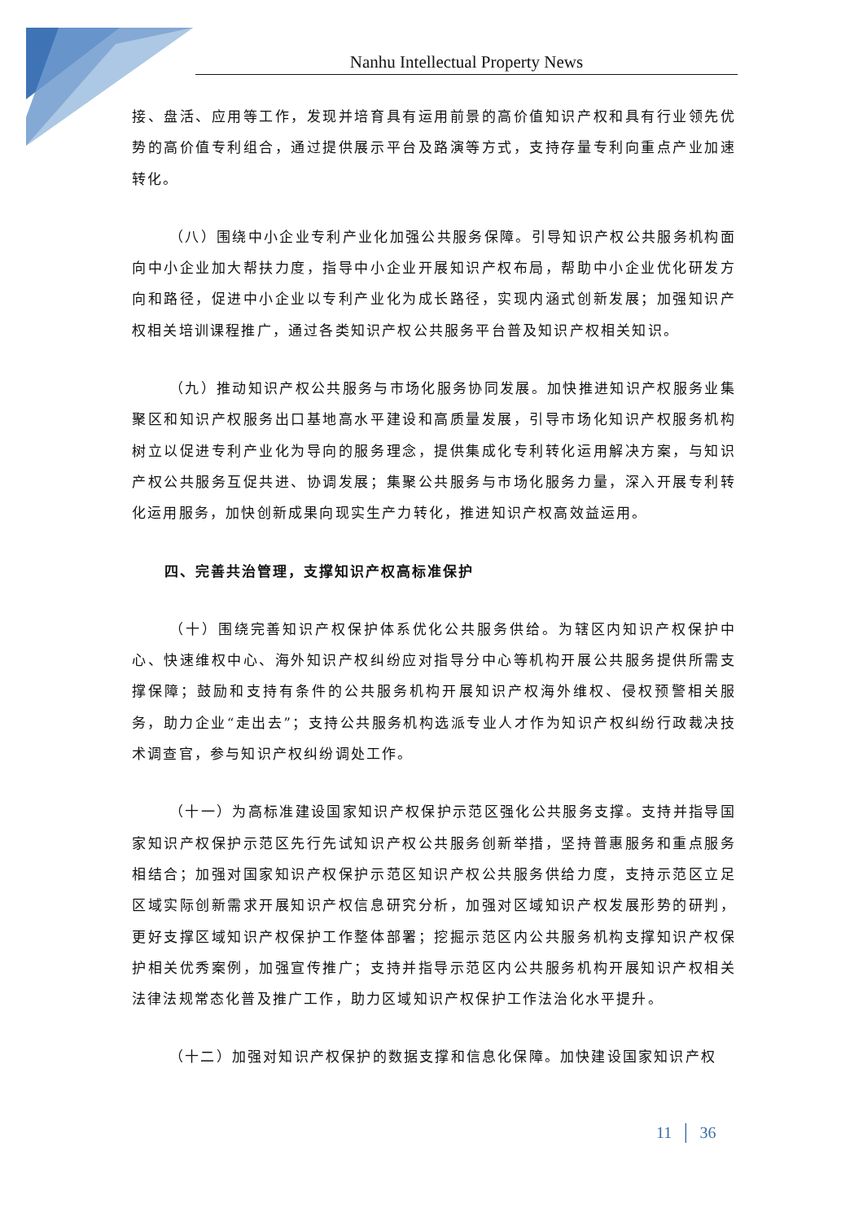Nanhu Intellectual Property News
接、盘活、应用等工作，发现并培育具有运用前景的高价值知识产权和具有行业领先优势的高价值专利组合，通过提供展示平台及路演等方式，支持存量专利向重点产业加速转化。
（八）围绕中小企业专利产业化加强公共服务保障。引导知识产权公共服务机构面向中小企业加大帮扶力度，指导中小企业开展知识产权布局，帮助中小企业优化研发方向和路径，促进中小企业以专利产业化为成长路径，实现内涵式创新发展；加强知识产权相关培训课程推广，通过各类知识产权公共服务平台普及知识产权相关知识。
（九）推动知识产权公共服务与市场化服务协同发展。加快推进知识产权服务业集聚区和知识产权服务出口基地高水平建设和高质量发展，引导市场化知识产权服务机构树立以促进专利产业化为导向的服务理念，提供集成化专利转化运用解决方案，与知识产权公共服务互促共进、协调发展；集聚公共服务与市场化服务力量，深入开展专利转化运用服务，加快创新成果向现实生产力转化，推进知识产权高效益运用。
四、完善共治管理，支撑知识产权高标准保护
（十）围绕完善知识产权保护体系优化公共服务供给。为辖区内知识产权保护中心、快速维权中心、海外知识产权纠纷应对指导分中心等机构开展公共服务提供所需支撑保障；鼓励和支持有条件的公共服务机构开展知识产权海外维权、侵权预警相关服务，助力企业“走出去”；支持公共服务机构选派专业人才作为知识产权纠纷行政裁决技术调查官，参与知识产权纠纷调处工作。
（十一）为高标准建设国家知识产权保护示范区强化公共服务支撑。支持并指导国家知识产权保护示范区先行先试知识产权公共服务创新举措，坚持普惠服务和重点服务相结合；加强对国家知识产权保护示范区知识产权公共服务供给力度，支持示范区立足区域实际创新需求开展知识产权信息研究分析，加强对区域知识产权发展形势的研判，更好支撑区域知识产权保护工作整体部署；挖掘示范区内公共服务机构支撑知识产权保护相关优秀案例，加强宣传推广；支持并指导示范区内公共服务机构开展知识产权相关法律法规常态化普及推广工作，助力区域知识产权保护工作法治化水平提升。
（十二）加强对知识产权保护的数据支撑和信息化保障。加快建设国家知识产权
11 │ 36